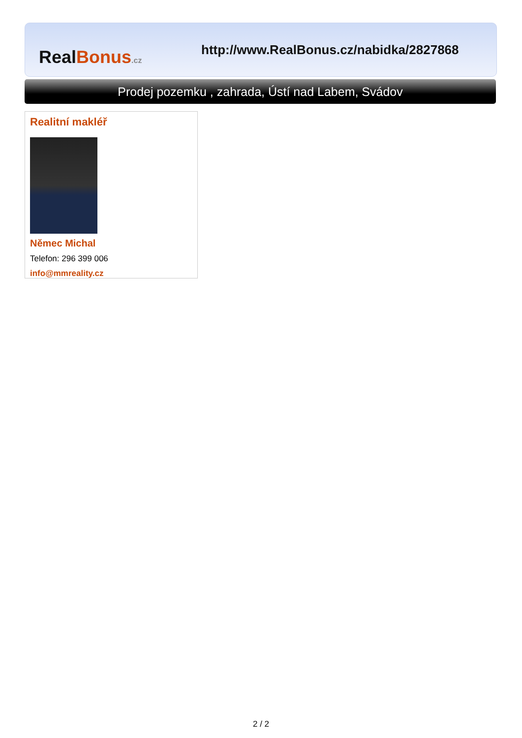Real Bonus.cz
http://www.RealBonus.cz/nabidka/2827868
Prodej pozemku , zahrada, Ústí nad Labem, Svádov
Realitní makléř
Němec Michal
Telefon: 296 399 006
info@mmreality.cz
2 / 2